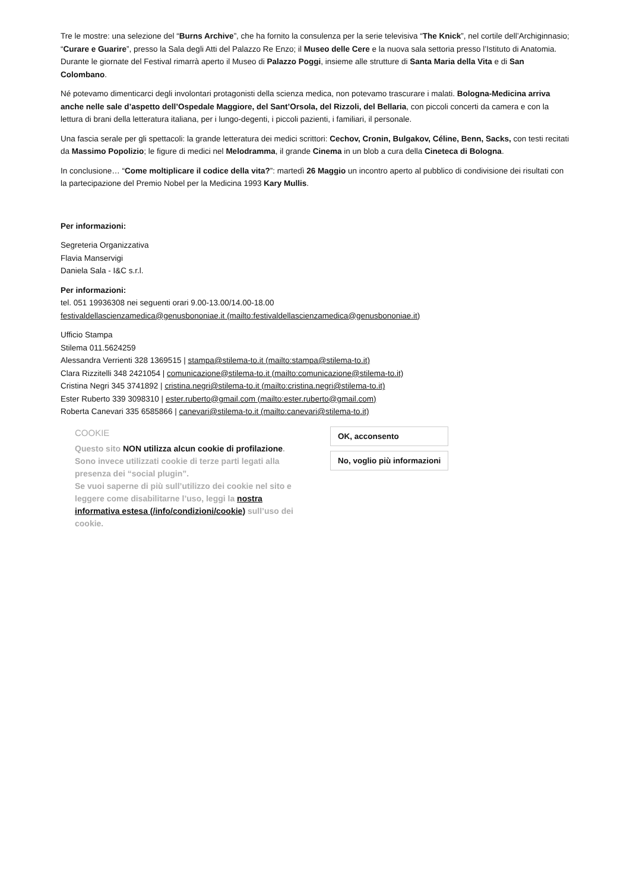Tre le mostre: una selezione del “Burns Archive”, che ha fornito la consulenza per la serie televisiva “The Knick”, nel cortile dell’Archiginnasio; “Curare e Guarire”, presso la Sala degli Atti del Palazzo Re Enzo; il Museo delle Cere e la nuova sala settoria presso l’Istituto di Anatomia. Durante le giornate del Festival rimarrà aperto il Museo di Palazzo Poggi, insieme alle strutture di Santa Maria della Vita e di San Colombano.
Né potevamo dimenticarci degli involontari protagonisti della scienza medica, non potevamo trascurare i malati. Bologna-Medicina arriva anche nelle sale d’aspetto dell’Ospedale Maggiore, del Sant’Orsola, del Rizzoli, del Bellaria, con piccoli concerti da camera e con la lettura di brani della letteratura italiana, per i lungo-degenti, i piccoli pazienti, i familiari, il personale.
Una fascia serale per gli spettacoli: la grande letteratura dei medici scrittori: Cechov, Cronin, Bulgakov, Céline, Benn, Sacks, con testi recitati da Massimo Popolizio; le figure di medici nel Melodramma, il grande Cinema in un blob a cura della Cineteca di Bologna.
In conclusione… “Come moltiplicare il codice della vita?”: martedì 26 Maggio un incontro aperto al pubblico di condivisione dei risultati con la partecipazione del Premio Nobel per la Medicina 1993 Kary Mullis.
Per informazioni:
Segreteria Organizzativa
Flavia Manservigi
Daniela Sala - I&C s.r.l.
Per informazioni:
tel. 051 19936308 nei seguenti orari 9.00-13.00/14.00-18.00
festivaldellascienzamedica@genusbononiae.it (mailto:festivaldellascienzamedica@genusbononiae.it)
Ufficio Stampa
Stilema 011.5624259
Alessandra Verrienti 328 1369515 | stampa@stilema-to.it (mailto:stampa@stilema-to.it)
Clara Rizzitelli 348 2421054 | comunicazione@stilema-to.it (mailto:comunicazione@stilema-to.it)
Cristina Negri 345 3741892 | cristina.negri@stilema-to.it (mailto:cristina.negri@stilema-to.it)
Ester Ruberto 339 3098310 | ester.ruberto@gmail.com (mailto:ester.ruberto@gmail.com)
Roberta Canevari 335 6585866 | canevari@stilema-to.it (mailto:canevari@stilema-to.it)
COOKIE
Questo sito NON utilizza alcun cookie di profilazione.
Sono invece utilizzati cookie di terze parti legati alla presenza dei “social plugin”.
Se vuoi saperne di più sull’utilizzo dei cookie nel sito e leggere come disabilitarne l’uso, leggi la nostra informativa estesa (/info/condizioni/cookie) sull’uso dei cookie.
OK, acconsento
No, voglio più informazioni